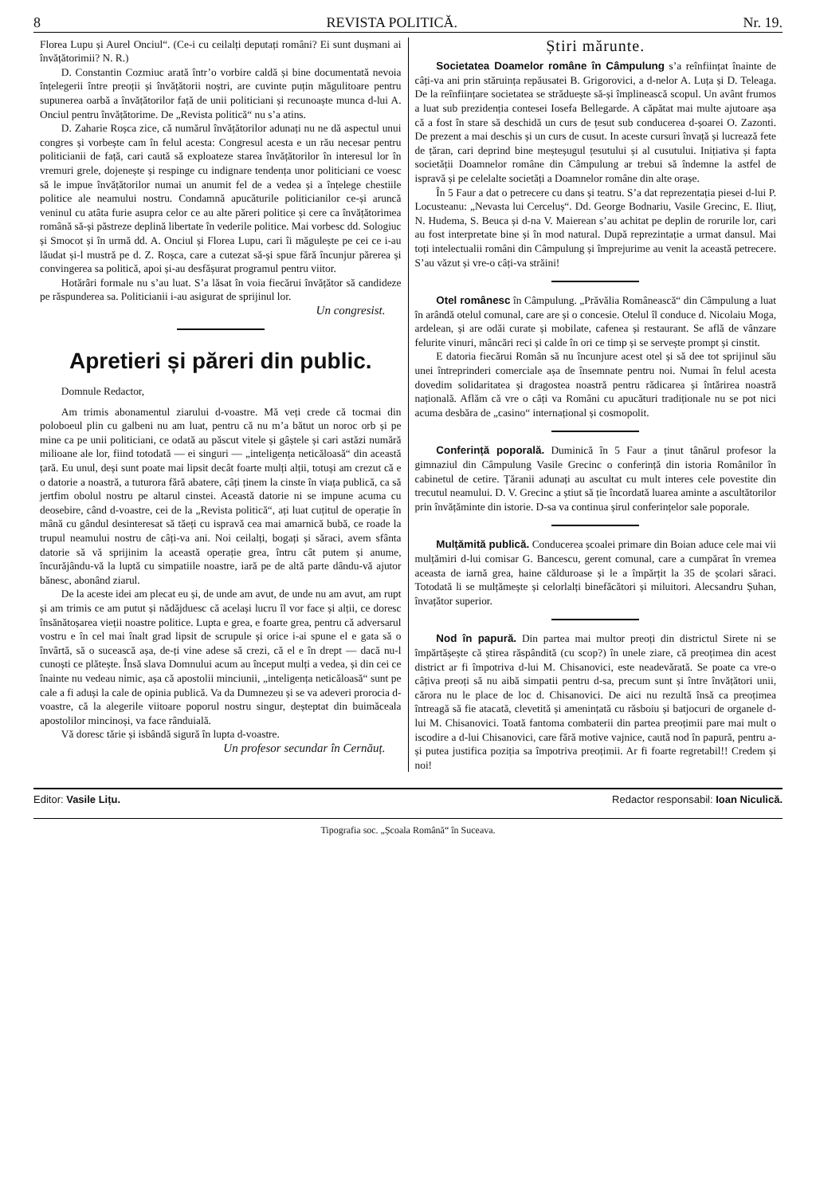8 REVISTA POLITICĂ. Nr. 19.
Florea Lupu și Aurel Onciul“. (Ce-i cu ceilalți deputați români? Ei sunt dușmani ai învățătorimii? N. R.)
D. Constantin Cozmiuc arată într’o vorbire caldă și bine documentată nevoia înțelegerii între preoții și învățătorii noștri, are cuvinte puțin măgulitoare pentru supunerea oarbă a învățătorilor față de unii politiciani și recunoaște munca d-lui A. Onciul pentru învățătorime. De „Revista politică“ nu s’a atins.
D. Zaharie Roșca zice, că numărul învățătorilor adunați nu ne dă aspectul unui congres și vorbește cam în felul acesta: Congresul acesta e un rău necesar pentru politicianii de față, cari caută să exploateze starea învățătorilor în interesul lor în vremuri grele, dojenește și respinge cu indignare tendența unor politiciani ce voesc să le impue învățătorilor numai un anumit fel de a vedea și a înțelege chestiile politice ale neamului nostru. Condamnă apucăturile politicianilor ce-și aruncă veninul cu atâta furie asupra celor ce au alte păreri politice și cere ca învățătorimea română să-și păstreze deplină libertate în vederile politice. Mai vorbesc dd. Sologiuc și Smocot și în urmă dd. A. Onciul și Florea Lupu, cari îi măgulește pe cei ce i-au lăudat și-l mustră pe d. Z. Roșca, care a cutezat să-și spue fără încunjur părerea și convingerea sa politică, apoi și-au desfășurat programul pentru viitor.
Hotărâri formale nu s’au luat. S’a lăsat în voia fiecărui învățător să candideze pe răspunderea sa. Politicianii i-au asigurat de sprijinul lor.
Un congresist.
Apretieri și păreri din public.
Domnule Redactor,
Am trimis abonamentul ziarului d-voastre. Mă veți crede că tocmai din poloboeul plin cu galbeni nu am luat, pentru că nu m’a bătut un noroc orb și pe mine ca pe unii politiciani, ce odată au păscut vitele și gâștele și cari astăzi numără milioane ale lor, fiind totodată — ei singuri — „inteligența neticăloasă“ din această țară. Eu unul, deși sunt poate mai lipsit decât foarte mulți alții, totuși am crezut că e o datorie a noastră, a tuturora fără abatere, câți ținem la cinste în viața publică, ca să jertfim obolul nostru pe altarul cinstei. Această datorie ni se impune acuma cu deosebire, când d-voastre, cei de la „Revista politică“, ați luat cuțitul de operație în mână cu gândul desinteresat să tăeți cu ispravă cea mai amarnică bubă, ce roade la trupul neamului nostru de câți-va ani. Noi ceilalți, bogați și săraci, avem sfânta datorie să vă sprijinim la această operație grea, întru cât putem și anume, încurăjându-vă la luptă cu simpatiile noastre, iară pe de altă parte dându-vă ajutor bănesc, abonând ziarul.
De la aceste idei am plecat eu și, de unde am avut, de unde nu am avut, am rupt și am trimis ce am putut și nădăjduesc că același lucru îl vor face și alții, ce doresc însănătoșarea vieții noastre politice. Lupta e grea, e foarte grea, pentru că adversarul vostru e în cel mai înalt grad lipsit de scrupule și orice i-ai spune el e gata să o învârtă, să o sucească așa, de-ți vine adese să crezi, că el e în drept — dacă nu-l cunoști ce plătește. Însă slava Domnului acum au început mulți a vedea, și din cei ce înainte nu vedeau nimic, așa că apostolii minciunii, „inteligența neticăloasă“ sunt pe cale a fi aduși la cale de opinia publică. Va da Dumnezeu și se va adeveri prorocia d-voastre, că la alegerile viitoare poporul nostru singur, deșteptat din buimăceala apostolilor mincinoși, va face rânduială.
Vă doresc tărie și isbândă sigură în lupta d-voastre.
Un profesor secundar în Cernăuț.
Știri mărunte.
Societatea Doamelor române în Câmpulung s’a reînființat înainte de câți-va ani prin stăruința repăusatei B. Grigorovici, a d-nelor A. Luța și D. Teleaga. De la reînființare societatea se străduește să-și împlinească scopul. Un avânt frumos a luat sub prezidenția contesei Iosefa Bellegarde. A căpătat mai multe ajutoare așa că a fost în stare să deschidă un curs de țesut sub conducerea d-șoarei O. Zazonti. De prezent a mai deschis și un curs de cusut. In aceste cursuri învață și lucrează fete de țăran, cari deprind bine meșteșugul țesutului și al cusutului. Inițiativa și fapta societății Doamnelor române din Câmpulung ar trebui să îndemne la astfel de ispravă și pe celelalte societăți a Doamnelor române din alte orașe.
În 5 Faur a dat o petrecere cu dans și teatru. S’a dat reprezentația piesei d-lui P. Locusteanu: „Nevasta lui Cerceluș“. Dd. George Bodnariu, Vasile Grecinc, E. Iliuț, N. Hudema, S. Beuca și d-na V. Maierean s’au achitat pe deplin de rorurile lor, cari au fost interpretate bine și în mod natural. După reprezintație a urmat dansul. Mai toți intelectualii români din Câmpulung și împrejurime au venit la această petrecere. S’au văzut și vre-o câți-va străini!
Otel românesc în Câmpulung. „Prăvălia Românească“ din Câmpulung a luat în arândă otelul comunal, care are și o concesie. Otelul îl conduce d. Nicolaiu Moga, ardelean, și are odăi curate și mobilate, cafenea și restaurant. Se află de vânzare felurite vinuri, mâncări reci și calde în ori ce timp și se servește prompt și cinstit.
E datoria fiecărui Român să nu încunjure acest otel și să dee tot sprijinul său unei întreprinderi comerciale așa de însemnate pentru noi. Numai în felul acesta dovedim solidaritatea și dragostea noastră pentru rădicarea și întărirea noastră națională. Aflăm că vre o câți va Români cu apucături tradiționale nu se pot nici acuma desbăra de „casino“ internațional și cosmopolit.
Conferință poporală. Duminică în 5 Faur a ținut tânărul profesor la gimnaziul din Câmpulung Vasile Grecinc o conferință din istoria Românilor în cabinetul de cetire. Țăranii adunați au ascultat cu mult interes cele povestite din trecutul neamului. D. V. Grecinc a știut să ție încordată luarea aminte a ascultătorilor prin învățăminte din istorie. D-sa va continua șirul conferințelor sale poporale.
Mulțămită publică. Conducerea școalei primare din Boian aduce cele mai vii mulțămiri d-lui comisar G. Bancescu, gerent comunal, care a cumpărat în vremea aceasta de iarnă grea, haine călduroase și le a împărțit la 35 de școlari săraci. Totodată li se mulțămește și celorlalți binefăcători și miluitori. Alecsandru Șuhan, învațător superior.
Nod în papură. Din partea mai multor preoți din districtul Sirete ni se împărtășește că știrea răspândită (cu scop?) în unele ziare, că preoțimea din acest district ar fi împotriva d-lui M. Chisanovici, este neadevărată. Se poate ca vre-o câțiva preoți să nu aibă simpatii pentru d-sa, precum sunt și între învățători unii, cărora nu le place de loc d. Chisanovici. De aici nu rezultă însă ca preoțimea întreagă să fie atacată, clevetită și amenințată cu răsboiu și batjocuri de organele d-lui M. Chisanovici. Toată fantoma combaterii din partea preoțimii pare mai mult o iscodire a d-lui Chisanovici, care fără motive vajnice, caută nod în papură, pentru a-și putea justifica poziția sa împotriva preoțimii. Ar fi foarte regretabil!! Credem și noi!
Editor: Vasile Lițu. Redactor responsabil: Ioan Niculică.
Tipografia soc. „Școala Română“ în Suceava.